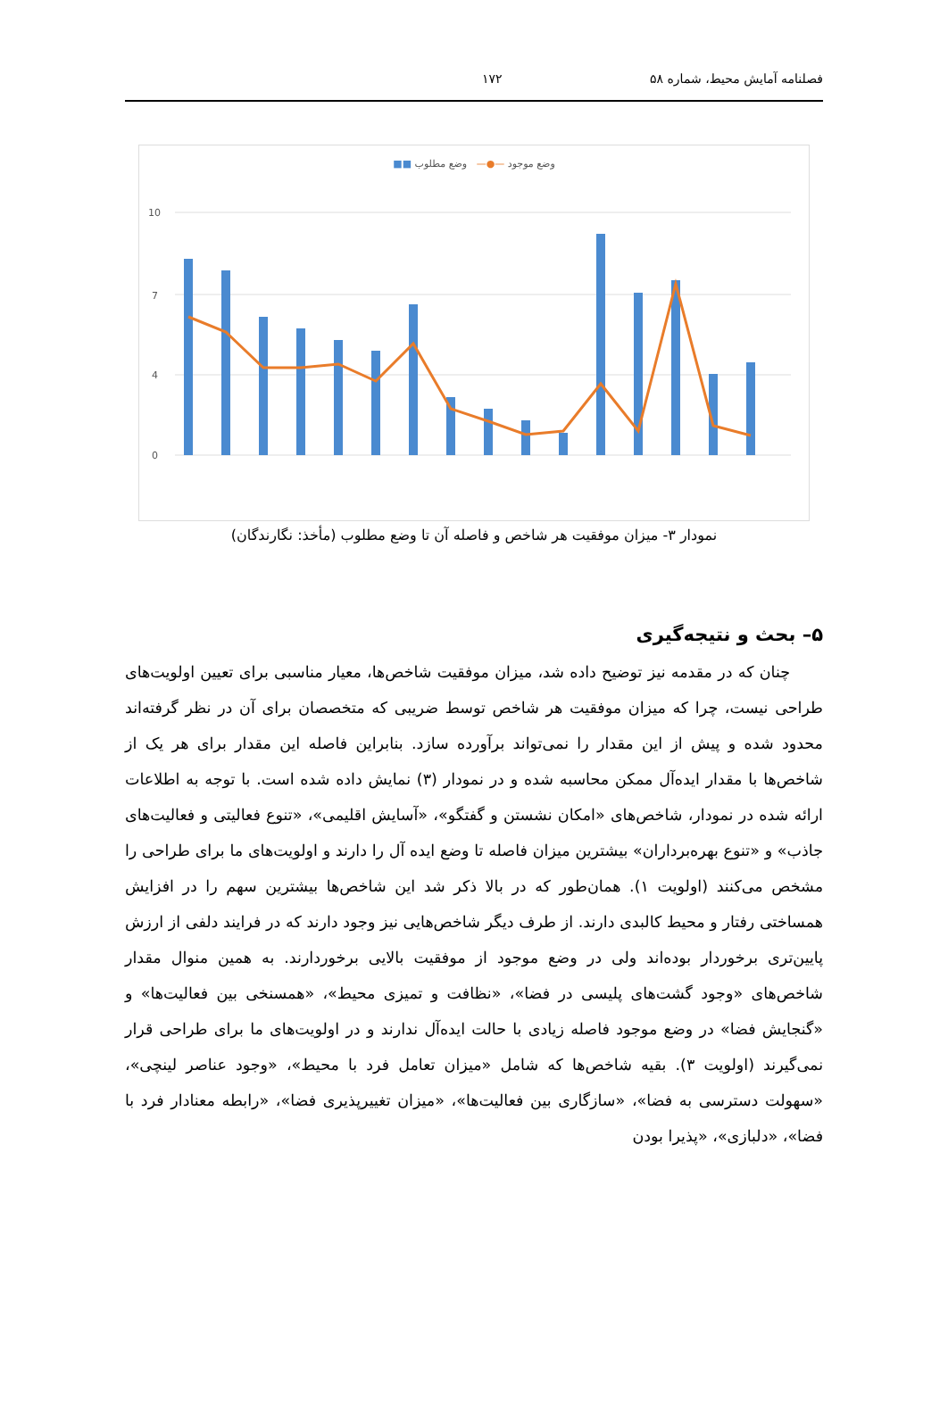فصلنامه آمایش محیط، شماره ۵۸ ۱۷۲
وضع موجود —●— وضع مطلوب ■■
10
7
4
0
نمودار ۳- میزان موفقیت هر شاخص و فاصله آن تا وضع مطلوب (مأخذ: نگارندگان)
۵– بحث و نتیجه‌گیری
چنان که در مقدمه نیز توضیح داده شد، میزان موفقیت شاخص‌ها، معیار مناسبی برای تعیین اولویت‌های طراحی نیست، چرا که میزان موفقیت هر شاخص توسط ضریبی که متخصصان برای آن در نظر گرفته‌اند محدود شده و پیش از این مقدار را نمی‌تواند برآورده سازد. بنابراین فاصله این مقدار برای هر یک از شاخص‌ها با مقدار ایده‌آل ممکن محاسبه شده و در نمودار (۳) نمایش داده شده است. با توجه به اطلاعات ارائه شده در نمودار، شاخص‌های «امکان نشستن و گفتگو»، «آسایش اقلیمی»، «تنوع فعالیتی و فعالیت‌های جاذب» و «تنوع بهره‌برداران» بیشترین میزان فاصله تا وضع ایده آل را دارند و اولویت‌های ما برای طراحی را مشخص می‌کنند (اولویت ۱). همان‌طور که در بالا ذکر شد این شاخص‌ها بیشترین سهم را در افزایش همساختی رفتار و محیط کالبدی دارند. از طرف دیگر شاخص‌هایی نیز وجود دارند که در فرایند دلفی از ارزش پایین‌تری برخوردار بوده‌اند ولی در وضع موجود از موفقیت بالایی برخوردارند. به همین منوال مقدار شاخص‌های «وجود گشت‌های پلیسی در فضا»، «نظافت و تمیزی محیط»، «همسنخی بین فعالیت‌ها» و «گنجایش فضا» در وضع موجود فاصله زیادی با حالت ایده‌آل ندارند و در اولویت‌های ما برای طراحی قرار نمی‌گیرند (اولویت ۳). بقیه شاخص‌ها که شامل «میزان تعامل فرد با محیط»، «وجود عناصر لینچی»، «سهولت دسترسی به فضا»، «سازگاری بین فعالیت‌ها»، «میزان تغییرپذیری فضا»، «رابطه معنادار فرد با فضا»، «دلبازی»، «پذیرا بودن